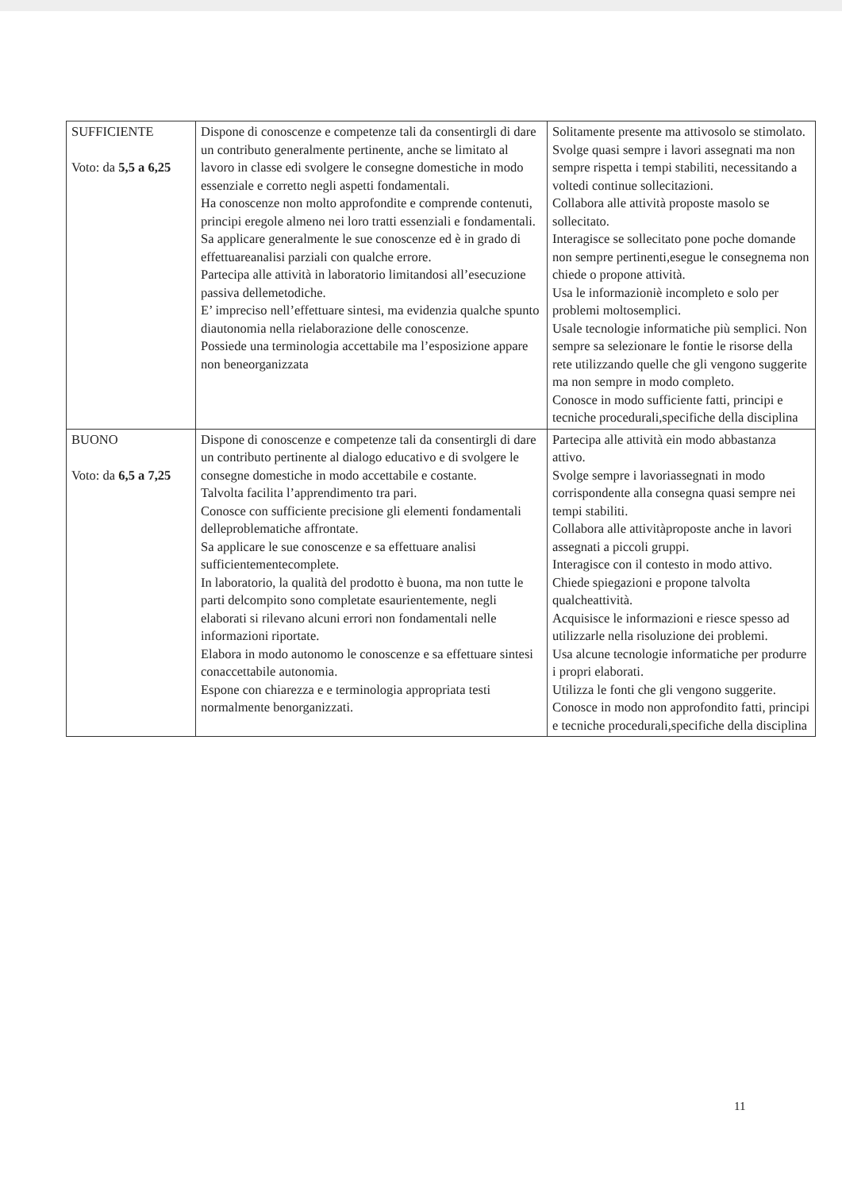| SUFFICIENTE Voto: da 5,5 a 6,25 | Dispone di conoscenze e competenze tali da consentirgli di dare un contributo generalmente pertinente, anche se limitato al lavoro in classe edi svolgere le consegne domestiche in modo essenziale e corretto negli aspetti fondamentali. Ha conoscenze non molto approfondite e comprende contenuti, principi eregole almeno nei loro tratti essenziali e fondamentali. Sa applicare generalmente le sue conoscenze ed è in grado di effettuareanalisi parziali con qualche errore. Partecipa alle attività in laboratorio limitandosi all’esecuzione passiva dellemetodiche. E’ impreciso nell’effettuare sintesi, ma evidenzia qualche spunto diautonomia nella rielaborazione delle conoscenze. Possiede una terminologia accettabile ma l’esposizione appare non beneorganizzata | Solitamente presente ma attivosolo se stimolato. Svolge quasi sempre i lavori assegnati ma non sempre rispetta i tempi stabiliti, necessitando a voltedi continue sollecitazioni. Collabora alle attività proposte masolo se sollecitato. Interagisce se sollecitato pone poche domande non sempre pertinenti,esegue le consegnema non chiede o propone attività. Usa le informazioniè incompleto e solo per problemi moltosemplici. Usale tecnologie informatiche più semplici. Non sempre sa selezionare le fontie le risorse della rete utilizzando quelle che gli vengono suggerite ma non sempre in modo completo. Conosce in modo sufficiente fatti, principi e tecniche procedurali,specifiche della disciplina |
| BUONO Voto: da 6,5 a 7,25 | Dispone di conoscenze e competenze tali da consentirgli di dare un contributo pertinente al dialogo educativo e di svolgere le consegne domestiche in modo accettabile e costante. Talvolta facilita l’apprendimento tra pari. Conosce con sufficiente precisione gli elementi fondamentali delleproblematiche affrontate. Sa applicare le sue conoscenze e sa effettuare analisi sufficientementecomplete. In laboratorio, la qualità del prodotto è buona, ma non tutte le parti delcompito sono completate esaurientemente, negli elaborati si rilevano alcuni errori non fondamentali nelle informazioni riportate. Elabora in modo autonomo le conoscenze e sa effettuare sintesi conaccettabile autonomia. Espone con chiarezza e e terminologia appropriata testi normalmente benorganizzati. | Partecipa alle attività ein modo abbastanza attivo. Svolge sempre i lavoriassegnati in modo corrispondente alla consegna quasi sempre nei tempi stabiliti. Collabora alle attivitàproposte anche in lavori assegnati a piccoli gruppi. Interagisce con il contesto in modo attivo. Chiede spiegazioni e propone talvolta qualcheattività. Acquisisce le informazioni e riesce spesso ad utilizzarle nella risoluzione dei problemi. Usa alcune tecnologie informatiche per produrre i propri elaborati. Utilizza le fonti che gli vengono suggerite. Conosce in modo non approfondito fatti, principi e tecniche procedurali,specifiche della disciplina |
11